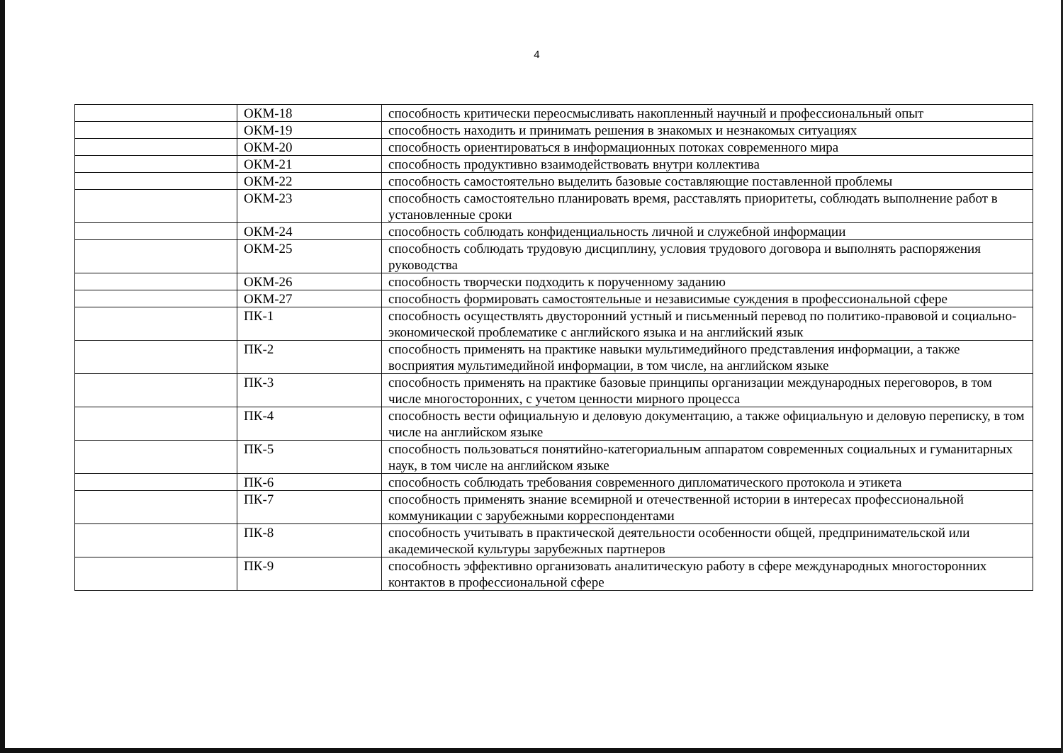4
| | ОКМ-18 | способность критически переосмысливать накопленный научный и профессиональный опыт |
| | ОКМ-19 | способность находить и принимать решения в знакомых и незнакомых ситуациях |
| | ОКМ-20 | способность ориентироваться в информационных потоках современного мира |
| | ОКМ-21 | способность продуктивно взаимодействовать внутри коллектива |
| | ОКМ-22 | способность самостоятельно выделить базовые составляющие поставленной проблемы |
| | ОКМ-23 | способность самостоятельно планировать время, расставлять приоритеты, соблюдать выполнение работ в установленные сроки |
| | ОКМ-24 | способность соблюдать конфиденциальность личной и служебной информации |
| | ОКМ-25 | способность соблюдать трудовую дисциплину, условия трудового договора и выполнять распоряжения руководства |
| | ОКМ-26 | способность творчески подходить к порученному заданию |
| | ОКМ-27 | способность формировать самостоятельные и независимые суждения в профессиональной сфере |
| | ПК-1 | способность осуществлять двусторонний устный и письменный перевод по политико-правовой и социально-экономической проблематике с английского языка и на английский язык |
| | ПК-2 | способность применять на практике навыки мультимедийного представления информации, а также восприятия мультимедийной информации, в том числе, на английском языке |
| | ПК-3 | способность применять на практике базовые принципы организации международных переговоров, в том числе многосторонних, с учетом ценности мирного процесса |
| | ПК-4 | способность вести официальную и деловую документацию, а также официальную и деловую переписку, в том числе на английском языке |
| | ПК-5 | способность пользоваться понятийно-категориальным аппаратом современных социальных и гуманитарных наук, в том числе на английском языке |
| | ПК-6 | способность соблюдать требования современного дипломатического протокола и этикета |
| | ПК-7 | способность применять знание всемирной и отечественной истории в интересах профессиональной коммуникации с зарубежными корреспондентами |
| | ПК-8 | способность учитывать в практической деятельности особенности общей, предпринимательской или академической культуры зарубежных партнеров |
| | ПК-9 | способность эффективно организовать аналитическую работу в сфере международных многосторонних контактов в профессиональной сфере |